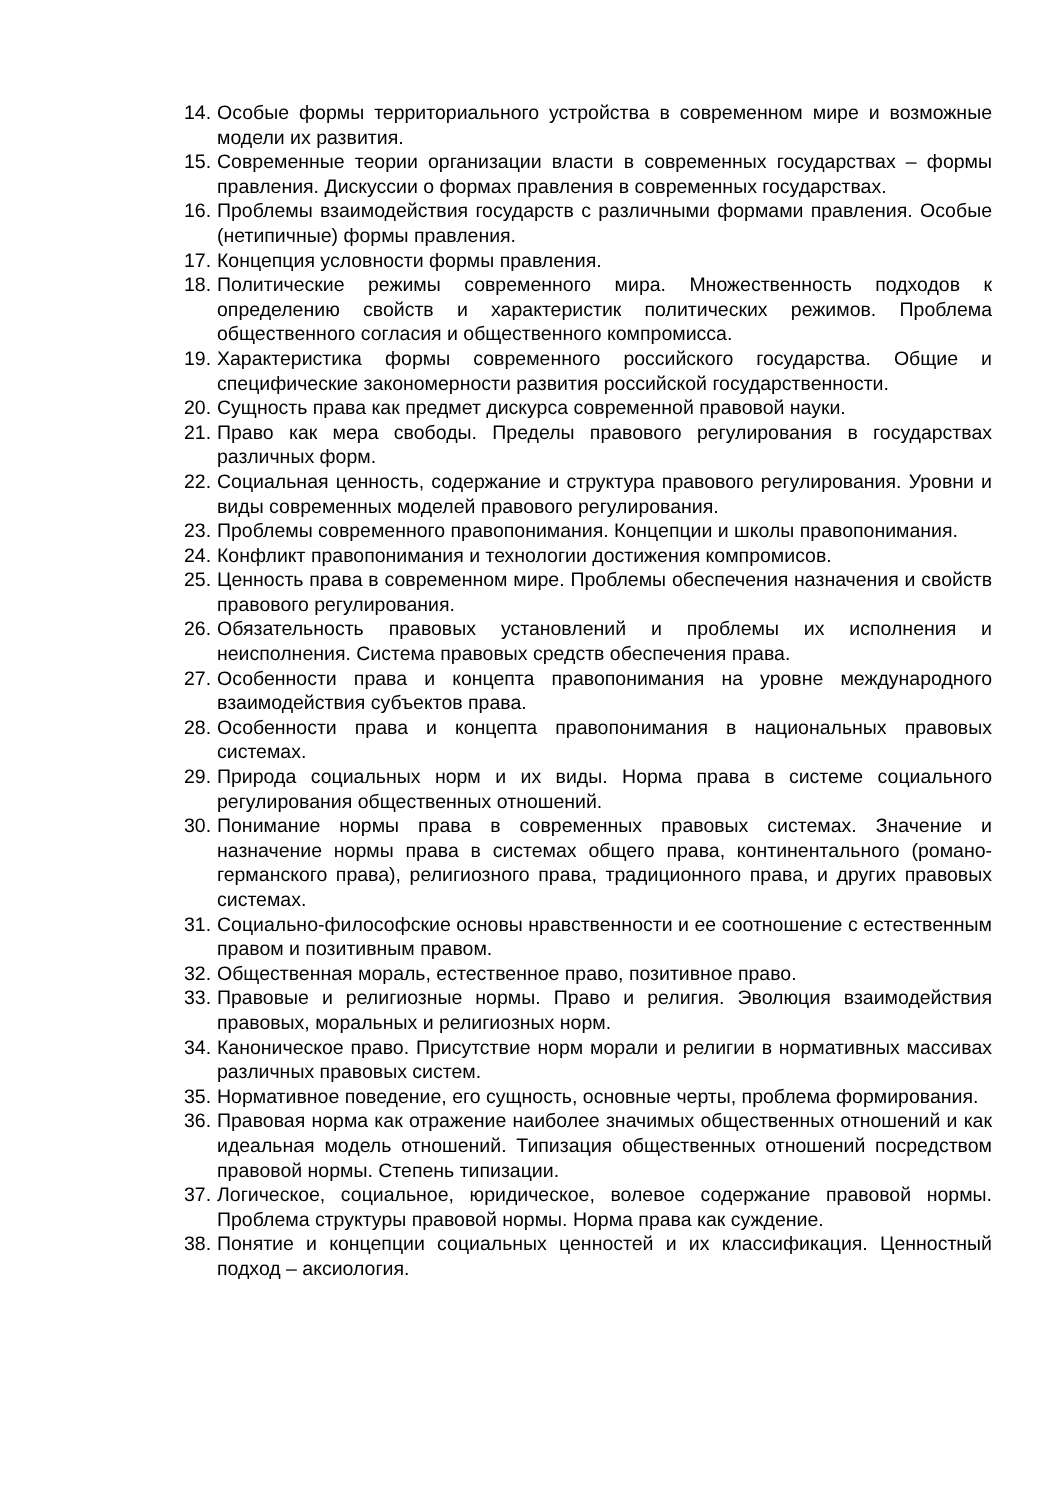14. Особые формы территориального устройства в современном мире и возможные модели их развития.
15. Современные теории организации власти в современных государствах – формы правления. Дискуссии о формах правления в современных государствах.
16. Проблемы взаимодействия государств с различными формами правления. Особые (нетипичные) формы правления.
17. Концепция условности формы правления.
18. Политические режимы современного мира. Множественность подходов к определению свойств и характеристик политических режимов. Проблема общественного согласия и общественного компромисса.
19. Характеристика формы современного российского государства. Общие и специфические закономерности развития российской государственности.
20. Сущность права как предмет дискурса современной правовой науки.
21. Право как мера свободы. Пределы правового регулирования в государствах различных форм.
22. Социальная ценность, содержание и структура правового регулирования. Уровни и виды современных моделей правового регулирования.
23. Проблемы современного правопонимания. Концепции и школы правопонимания.
24. Конфликт правопонимания и технологии достижения компромисов.
25. Ценность права в современном мире. Проблемы обеспечения назначения и свойств правового регулирования.
26. Обязательность правовых установлений и проблемы их исполнения и неисполнения. Система правовых средств обеспечения права.
27. Особенности права и концепта правопонимания на уровне международного взаимодействия субъектов права.
28. Особенности права и концепта правопонимания в национальных правовых системах.
29. Природа социальных норм и их виды. Норма права в системе социального регулирования общественных отношений.
30. Понимание нормы права в современных правовых системах. Значение и назначение нормы права в системах общего права, континентального (романо-германского права), религиозного права, традиционного права, и других правовых системах.
31. Социально-философские основы нравственности и ее соотношение с естественным правом и позитивным правом.
32. Общественная мораль, естественное право, позитивное право.
33. Правовые и религиозные нормы. Право и религия. Эволюция взаимодействия правовых, моральных и религиозных норм.
34. Каноническое право. Присутствие норм морали и религии в нормативных массивах различных правовых систем.
35. Нормативное поведение, его сущность, основные черты, проблема формирования.
36. Правовая норма как отражение наиболее значимых общественных отношений и как идеальная модель отношений. Типизация общественных отношений посредством правовой нормы. Степень типизации.
37. Логическое, социальное, юридическое, волевое содержание правовой нормы. Проблема структуры правовой нормы. Норма права как суждение.
38. Понятие и концепции социальных ценностей и их классификация. Ценностный подход – аксиология.